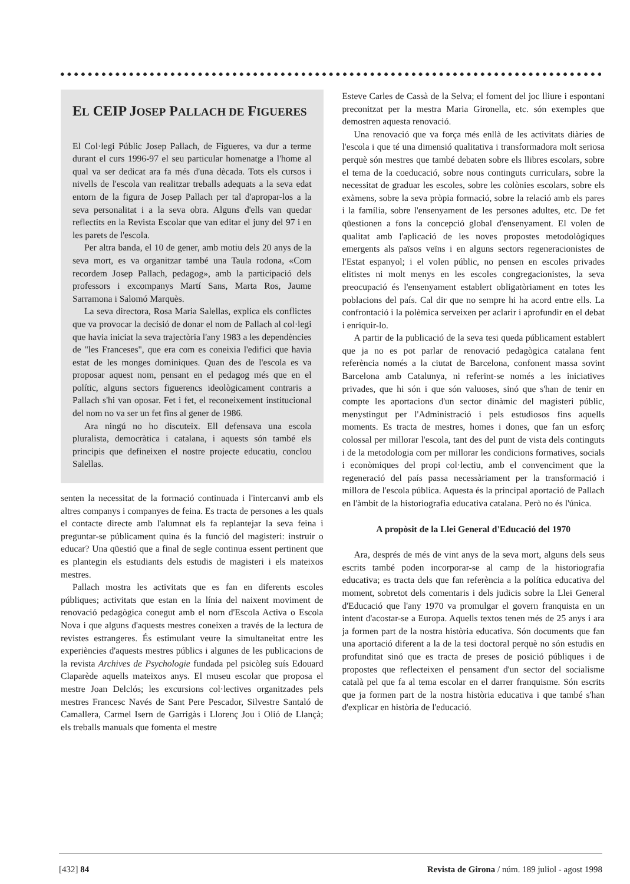EL CEIP JOSEP PALLACH DE FIGUERES
El Col·legi Públic Josep Pallach, de Figueres, va dur a terme durant el curs 1996-97 el seu particular homenatge a l'home al qual va ser dedicat ara fa més d'una dècada. Tots els cursos i nivells de l'escola van realitzar treballs adequats a la seva edat entorn de la figura de Josep Pallach per tal d'apropar-los a la seva personalitat i a la seva obra. Alguns d'ells van quedar reflectits en la Revista Escolar que van editar el juny del 97 i en les parets de l'escola.
Per altra banda, el 10 de gener, amb motiu dels 20 anys de la seva mort, es va organitzar també una Taula rodona, «Com recordem Josep Pallach, pedagog», amb la participació dels professors i excompanys Martí Sans, Marta Ros, Jaume Sarramona i Salomó Marquès.
La seva directora, Rosa Maria Salellas, explica els conflictes que va provocar la decisió de donar el nom de Pallach al col·legi que havia iniciat la seva trajectòria l'any 1983 a les dependències de "les Franceses", que era com es coneixia l'edifici que havia estat de les monges dominiques. Quan des de l'escola es va proposar aquest nom, pensant en el pedagog més que en el polític, alguns sectors figuerencs ideològicament contraris a Pallach s'hi van oposar. Fet i fet, el reconeixement institucional del nom no va ser un fet fins al gener de 1986.
Ara ningú no ho discuteix. Ell defensava una escola pluralista, democràtica i catalana, i aquests són també els principis que defineixen el nostre projecte educatiu, conclou Salellas.
senten la necessitat de la formació continuada i l'intercanvi amb els altres companys i companyes de feina. Es tracta de persones a les quals el contacte directe amb l'alumnat els fa replantejar la seva feina i preguntar-se públicament quina és la funció del magisteri: instruir o educar? Una qüestió que a final de segle continua essent pertinent que es plantegin els estudiants dels estudis de magisteri i els mateixos mestres.
Pallach mostra les activitats que es fan en diferents escoles públiques; activitats que estan en la línia del naixent moviment de renovació pedagògica conegut amb el nom d'Escola Activa o Escola Nova i que alguns d'aquests mestres coneixen a través de la lectura de revistes estrangeres. És estimulant veure la simultaneïtat entre les experiències d'aquests mestres públics i algunes de les publicacions de la revista Archives de Psychologie fundada pel psicòleg suís Edouard Claparède aquells mateixos anys. El museu escolar que proposa el mestre Joan Delclós; les excursions col·lectives organitzades pels mestres Francesc Navés de Sant Pere Pescador, Silvestre Santaló de Camallera, Carmel Isern de Garrigàs i Llorenç Jou i Olió de Llançà; els treballs manuals que fomenta el mestre
Esteve Carles de Cassà de la Selva; el foment del joc lliure i espontani preconitzat per la mestra Maria Gironella, etc. són exemples que demostren aquesta renovació.
Una renovació que va força més enllà de les activitats diàries de l'escola i que té una dimensió qualitativa i transformadora molt seriosa perquè són mestres que també debaten sobre els llibres escolars, sobre el tema de la coeducació, sobre nous continguts curriculars, sobre la necessitat de graduar les escoles, sobre les colònies escolars, sobre els exàmens, sobre la seva pròpia formació, sobre la relació amb els pares i la família, sobre l'ensenyament de les persones adultes, etc. De fet qüestionen a fons la concepció global d'ensenyament. El volen de qualitat amb l'aplicació de les noves propostes metodològiques emergents als països veïns i en alguns sectors regeneracionistes de l'Estat espanyol; i el volen públic, no pensen en escoles privades elitistes ni molt menys en les escoles congregacionistes, la seva preocupació és l'ensenyament establert obligatòriament en totes les poblacions del país. Cal dir que no sempre hi ha acord entre ells. La confrontació i la polèmica serveixen per aclarir i aprofundir en el debat i enriquir-lo.
A partir de la publicació de la seva tesi queda públicament establert que ja no es pot parlar de renovació pedagògica catalana fent referència només a la ciutat de Barcelona, confonent massa sovint Barcelona amb Catalunya, ni referint-se només a les iniciatives privades, que hi són i que són valuoses, sinó que s'han de tenir en compte les aportacions d'un sector dinàmic del magisteri públic, menystingut per l'Administració i pels estudiosos fins aquells moments. Es tracta de mestres, homes i dones, que fan un esforç colossal per millorar l'escola, tant des del punt de vista dels continguts i de la metodologia com per millorar les condicions formatives, socials i econòmiques del propi col·lectiu, amb el convenciment que la regeneració del país passa necessàriament per la transformació i millora de l'escola pública. Aquesta és la principal aportació de Pallach en l'àmbit de la historiografia educativa catalana. Però no és l'única.
A propòsit de la Llei General d'Educació del 1970
Ara, després de més de vint anys de la seva mort, alguns dels seus escrits també poden incorporar-se al camp de la historiografia educativa; es tracta dels que fan referència a la política educativa del moment, sobretot dels comentaris i dels judicis sobre la Llei General d'Educació que l'any 1970 va promulgar el govern franquista en un intent d'acostar-se a Europa. Aquells textos tenen més de 25 anys i ara ja formen part de la nostra història educativa. Són documents que fan una aportació diferent a la de la tesi doctoral perquè no són estudis en profunditat sinó que es tracta de preses de posició públiques i de propostes que reflecteixen el pensament d'un sector del socialisme català pel que fa al tema escolar en el darrer franquisme. Són escrits que ja formen part de la nostra història educativa i que també s'han d'explicar en història de l'educació.
[432] 84 Revista de Girona / núm. 189 juliol - agost 1998